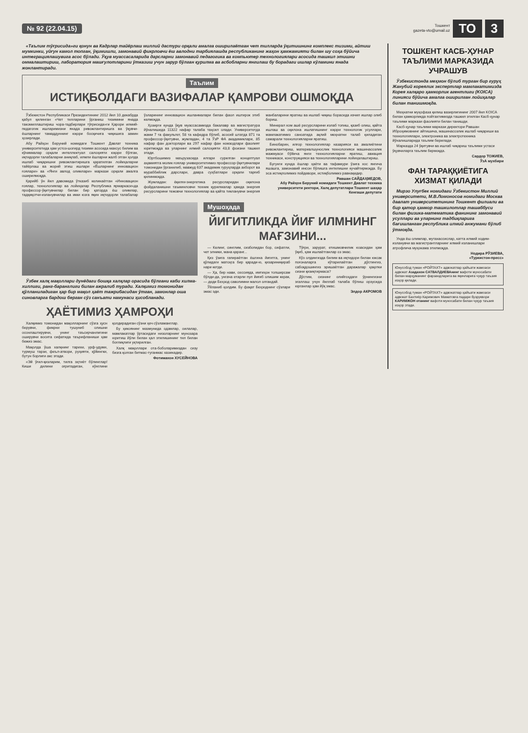№ 92 (22.04.15)
Тошкент
gazeta-vto@umail.uz
ТО 3
«Таълим тўғрисида»ги қонун ва Кадрлар тайёрлаш миллий дастури орқали амалга оширилаётган чет тилларда ўқитишнинг комплекс тизими, айтиш мумкинки, уйғун камол топган, ўқимишли, замонавий фикрловчи ёш авлодни тарбиялашда республиканинг жаҳон ҳамжамияти билан шу соҳа бўйича интеграциялашувига асос бўлади. Ўқув муассасаларида дарсларни замонавий педагогика ва компьютер технологиялари асосида ташкил этишни оммалаштириш, лаборатория машғулотларини ўтказиш учун зарур бўлган қурилма ва асбобларни янгилаш бу борадаги ишлар кўламини янада жонлантиради.
Таълим
ИСТИҚБОЛДАГИ ВАЗИФАЛАР ҚАМРОВИ ОШМОҚДА
Ўзбекистон Республикаси Президентининг 2012 йил 10 декабрда қабул қилинган «Чет тилларини ўрганиш тизимини янада такомиллаштириш чора-тадбирлари тўғрисида»ги Қарори илмий-педагогик ишларимизни янада ривожлантиришга ва ўқувчи-ёшларнинг тамаддуннинг юқори босқичига чиқишига замин ҳозирлади.
Абу Райҳон Беруний номидаги Тошкент Давлат техника университетида ҳам устоз-шогирд тизими асосида махсус билим ва кўникмалар орқали интеллектуал салоҳияти юқори бўлган, иқтидорли талабаларни аниқлаб, илмли ёшларни жалб этган ҳолда ишлаб чиқаришни ривожлантиришга қаратилган лойиҳаларни тайёрлаш ва жорий этиш ишлари «Ёшларнинг инновацион ғоялари» ва «Янги авлод олимлари» маркази орқали амалга оширилмоқда.
Қарийб ўн йил давомида ўтказиб келинаётган «Инновацион ғоялар, технологиялар ва лойиҳалар Республика ярмаркаси»да профессор-ўқитувчилар билан бир қаторда ёш олимлар, тадқиқотчи-изланувчилар ва икки юзга яқин иқтидорли талабалар ўзларининг инновацион ишланмалари билан фаол иштирок этиб келмоқда.
Ҳозирги кунда ўқув муассасамизда бакалавр ва магистратура йўналишида 11322 нафар талаба таҳсил олади. Университетда жами 7 та факультет, 58 та кафедра бўлиб, асосий штатда 871 та профессор-ўқитувчи, жумладан, 4 та ЎзР ФА академиклари, 85 нафар фан докторлари ва 297 нафар фан номзодлари фаолият юритмоқда ва уларнинг илмий салоҳияти 43,8 фоизни ташкил этади.
Юртбошимиз маърузасида илгари сурилган концептуал аҳамиятга молик ғоялар университетимиз профессор-ўқитувчилари томонидан ўрганилиб, мавжуд 637 академик гуруҳларда ахборот ва мураббийлик дарслари, давра суҳбатлари орқали тарғиб қилинмоқда.
Жумладан: ёқилғи-энергетика ресурсларидан оқилона фойдаланишни таъминловчи техник қурилмалар ҳамда энергия ресурсларини тежовчи технологиялар ва қайта тикланувчи энергия манбаларини яратиш ва ишлаб чиқиш борасида изчил ишлар олиб бориш.
Минерал хом ашё ресурсларини излаб топиш, қазиб олиш, қайта ишлаш ва оқилона ишлатишнинг юқори технологик усуллари, мамлакатимиз саноатида ақлий меҳнатни талаб қиладиган самарали технологияларни яратиш.
Бинобарин, илғор технологиялар назарияси ва амалиётини ривожлантириш, материалшунослик технологияси машинасозлик мажмуаси бўйича янги технологияларни яратиш, авиация техникаси, конструкцияси ва технологияларини лойиҳалаштириш.
Бугунги кунда ёшлар ҳаёти ва тафаккури ўзига хос янгича яшашга, замонавий инсон бўлишга интилишни кучайтирмоқда. Бу эса истиқлолимиз пойдевори, истиқболимиз равнақидир.
Равшан САЙДАҲМЕДОВ,
Абу Райҳон Беруний номидаги Тошкент Давлат техника университети ректори, Халқ депутатлари Тошкент шаҳар Кенгаши депутати
Ўзбек халқ мақоллари дунёдаги бошқа халқлар орасида бўлгани каби хилма-хиллиги, ранг-баранглиги билан ажралиб туради. Халқимиз томонидан қўлланиладиган ҳар бир мақол ҳаёт тажрибасидан ўтган, замонлар оша синовларга бардош берган сўз санъати намунаси ҳисобланади.
ҲАЁТИМИЗ ҲАМРОҲИ
Халқимиз томонидан мақолларнинг сўзга ҳусн берувчи, фикрни тушуниб олишни осонлаштирувчи, унинг таъсирчанлигини оширувчи восита сифатида таърифланиши ҳам бежиз эмас.
Мақолда ўша халқнинг тарихи, урф-удуми, турмуш тарзи, феъл-атвори, руҳияти, қўйингки, бутун борлиги акс этади.
«Эй ўғил-қизларим, тилга эҳтиёт бўлинглар! Киши дилини оғритадиган, кўнглини қолдирадиган сўзни ҳеч сўзламанглар.
Бу ҳикоянинг мазмунида одамлар, оилалар, мамлакатлар ўртасидаги низоларнинг мунозара юритиш йўли билан ҳал этилишининг тил билан боғлиқлиги уқтирилган.
Халқ мақоллари ота-боболаримиздан сизу бизга қолган битмас-туганмас хазинадир.
Фотимахон ХУСЕЙНОВА
Мушоҳада
ЙИГИТЛИКДА ЙИҒ ИЛМНИНГ МАҒЗИНИ...
— Келинг, синглим, сизбопидан бор, сифатли, чет элники, мана қаранг...
Қиз ўзига гапираётган ёшгина йигитга, унинг қўлидаги матоҳга бир қаради-ю, қизариниқираб нари кетди.
— Ҳа, бир нави, сессияда, имтиҳон топширсам бўлди-да, унгача етарли пул йиғиб олишим керак, — деди Беҳзод саволимни малол олгандай.
Ўйланиб қолдим. Бу фақат Беҳзоднинг сўзлари эмас эди.
Тўғри, зарурат, етишмовчилик юзасидан ҳам ўқиб, ҳам ишлаётганлар оз эмас.
Кўз олдингизда билим ва иқтидори билан юксак поғоналарга кўтарилаётган дўстингиз, сабоқдошингиз эришаётган даражалар ҳақотки сизни қизиқтирмаса?
Дўстим, сизнинг олийгоҳдаги ўрнингизни эгаллаш учун йиллаб талаба бўлиш орзусида юрганлар ҳам йўқ эмас.
Элдор АКРОМОВ
ТОШКЕНТ КАСБ-ҲУНАР ТАЪЛИМИ МАРКАЗИДА УЧРАШУВ
Ўзбекистонда меҳмон бўлиб турган бир гуруҳ Жанубий кореялик экспертлар мамлакатимизда Корея халқаро ҳамкорлик агентлиги (KOICA) линияси бўйича амалга оширилган лойиҳалар билан танишмоқда.
Меҳнатни муҳофаза қилиш вазирлигининг 2007 йил KOICA билан ҳамкорликда пойтахтимизда ташкил этилган Касб-ҳунар таълими маркази фаолияти билан танишди.
Касб-ҳунар таълими маркази директори Равшан Иброҳимовнинг айтишича, машинасозлик ишлаб чиқариши ва технологиялари, электроника ва электротехника йўналишларида таълим берилади.
Марказда 24 ўқитувчи ва ишлаб чиқариш таълими устаси ўқувчиларга таълим бермоқда.
Сардор ТОЖИЕВ,
ЎзА мухбири
ФАН ТАРАҚҚИЁТИГА ХИЗМАТ ҚИЛАДИ
Мирзо Улуғбек номидаги Ўзбекистон Миллий университети, М.В.Ломоносов номидаги Москва давлат университетининг Тошкент филиали ва бир қатор ҳамкор ташкилотлар ташаббуси билан физика-математика фанининг замонавий усуллари ва уларнинг тадбиқларига бағишланган республика илмий анжумани бўлиб ўтмоқда.
Унда ёш олимлар, мутахассислар, катта илмий ходим-изланувчи ва магистрантларнинг илмий изланишлари атрофлича муҳокама этилмоқда.
Нодира РЎЗИЕВА,
«Туркистон-пресс»
Юнусобод туман «POЙTAXT» адвокатлар ҳайъати жамоаси адвокат Азадахон САТВАЛДИЕВАнинг вафоти муносабати билан марҳуманинг фарзандларига ва яқинларига чуқур таъзия изҳор қилади.
Юнусобод туман «POЙTAXT» адвокатлар ҳайъати жамоаси адвокат Бахтиёр Каримович Маматовга падари бузруквори КАРИМЖОН отанинг вафоти муносабати билан чуқур таъзия изҳор этади.